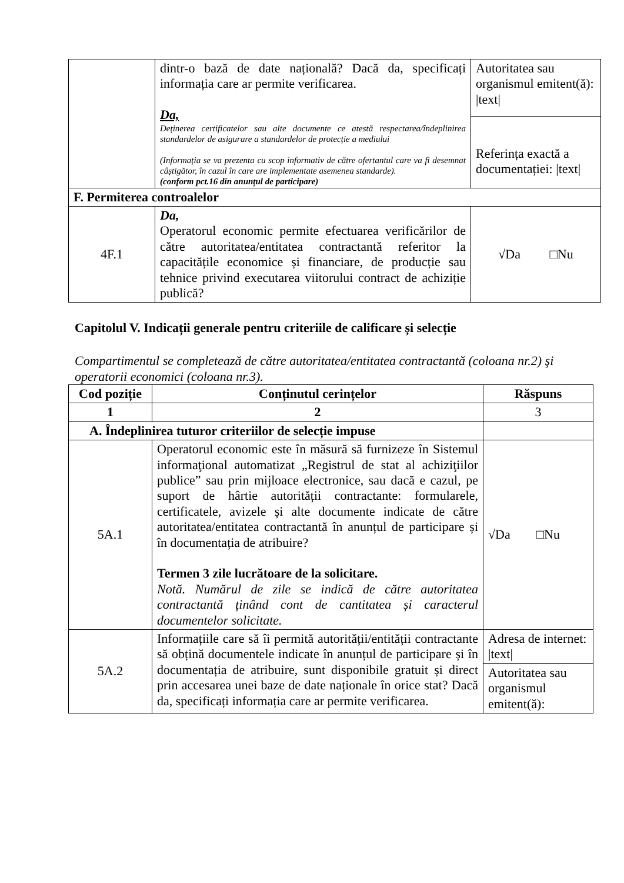| | dintr-o bază de date națională? Dacă da, specificați informația care ar permite verificarea. Da, Deținerea certificatelor sau alte documente ce atestă respectarea/îndeplinirea standardelor de asigurare a standardelor de protecție a mediului (Informația se va prezenta cu scop informativ de către ofertantul care va fi desemnat câștigător, în cazul în care are implementate asemenea standarde). (conform pct.16 din anunțul de participare) | Autoritatea sau organismul emitent(ă): /text/ |
| | | Referința exactă a documentației: /text/ |
| F. Permiterea controalelor | | |
| 4F.1 | Da, Operatorul economic permite efectuarea verificărilor de către autoritatea/entitatea contractantă referitor la capacitățile economice și financiare, de producție sau tehnice privind executarea viitorului contract de achiziție publică? | √Da □Nu |
Capitolul V. Indicații generale pentru criteriile de calificare și selecție
Compartimentul se completează de către autoritatea/entitatea contractantă (coloana nr.2) şi operatorii economici (coloana nr.3).
| Cod poziție | Conținutul cerințelor | Răspuns |
| --- | --- | --- |
| 1 | 2 | 3 |
| A. Îndeplinirea tuturor criteriilor de selecție impuse | | |
| 5A.1 | Operatorul economic este în măsură să furnizeze în Sistemul informaţional automatizat „Registrul de stat al achiziţiilor publice” sau prin mijloace electronice, sau dacă e cazul, pe suport de hârtie autorității contractante: formularele, certificatele, avizele și alte documente indicate de către autoritatea/entitatea contractantă în anunțul de participare și în documentația de atribuire? Termen 3 zile lucrătoare de la solicitare. Notă. Numărul de zile se indică de către autoritatea contractantă ținând cont de cantitatea și caracterul documentelor solicitate. | √Da □Nu |
| 5A.2 | Informațiile care să îi permită autorității/entității contractante să obțină documentele indicate în anunțul de participare și în documentația de atribuire, sunt disponibile gratuit și direct prin accesarea unei baze de date naționale în orice stat? Dacă da, specificați informația care ar permite verificarea. | Adresa de internet: /text/ |
| | | Autoritatea sau organismul emitent(ă): |